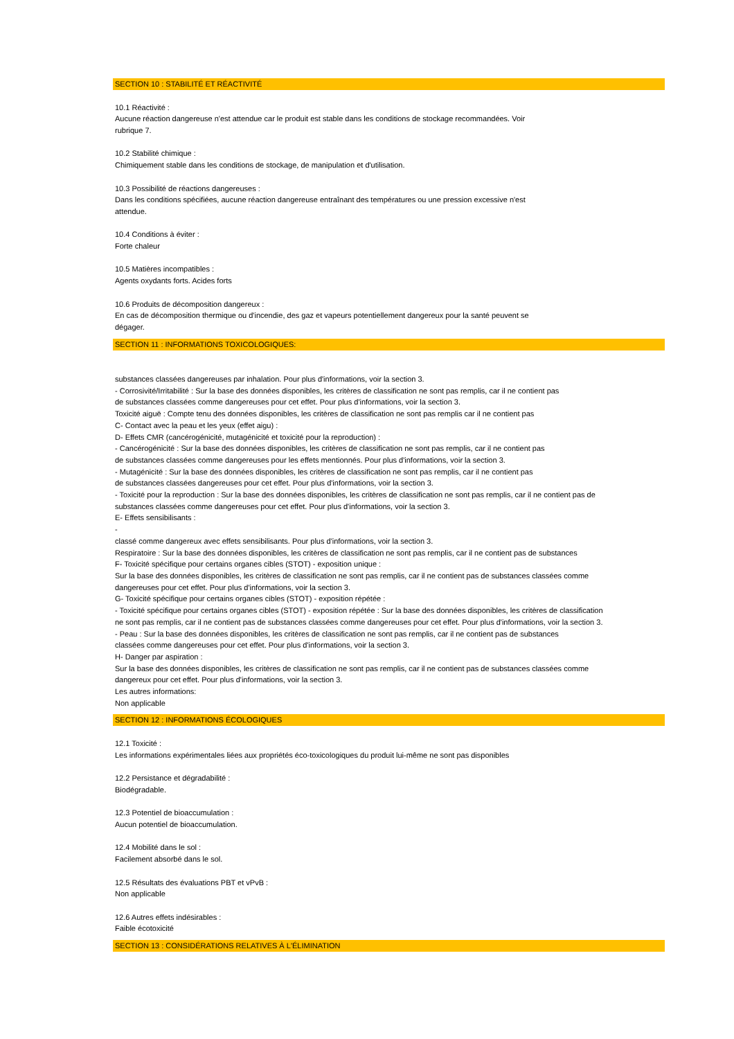SECTION 10 : STABILITÉ ET RÉACTIVITÉ
10.1 Réactivité :
Aucune réaction dangereuse n'est attendue car le produit est stable dans les conditions de stockage recommandées. Voir
rubrique 7.
10.2 Stabilité chimique :
Chimiquement stable dans les conditions de stockage, de manipulation et d'utilisation.
10.3 Possibilité de réactions dangereuses :
Dans les conditions spécifiées, aucune réaction dangereuse entraînant des températures ou une pression excessive n'est
attendue.
10.4 Conditions à éviter :
Forte chaleur
10.5 Matières incompatibles :
Agents oxydants forts. Acides forts
10.6 Produits de décomposition dangereux :
En cas de décomposition thermique ou d'incendie, des gaz et vapeurs potentiellement dangereux pour la santé peuvent se
dégager.
SECTION 11 : INFORMATIONS TOXICOLOGIQUES:
substances classées dangereuses par inhalation. Pour plus d'informations, voir la section 3.
- Corrosivité/Irritabilité : Sur la base des données disponibles, les critères de classification ne sont pas remplis, car il ne contient pas
de substances classées comme dangereuses pour cet effet. Pour plus d'informations, voir la section 3.
Toxicité aiguë : Compte tenu des données disponibles, les critères de classification ne sont pas remplis car il ne contient pas
C- Contact avec la peau et les yeux (effet aigu) :
D- Effets CMR (cancérogénicité, mutagénicité et toxicité pour la reproduction) :
- Cancérogénicité : Sur la base des données disponibles, les critères de classification ne sont pas remplis, car il ne contient pas
de substances classées comme dangereuses pour les effets mentionnés. Pour plus d'informations, voir la section 3.
- Mutagénicité : Sur la base des données disponibles, les critères de classification ne sont pas remplis, car il ne contient pas
de substances classées dangereuses pour cet effet. Pour plus d'informations, voir la section 3.
- Toxicité pour la reproduction : Sur la base des données disponibles, les critères de classification ne sont pas remplis, car il ne contient pas de
substances classées comme dangereuses pour cet effet. Pour plus d'informations, voir la section 3.
E- Effets sensibilisants :
-
classé comme dangereux avec effets sensibilisants. Pour plus d'informations, voir la section 3.
Respiratoire : Sur la base des données disponibles, les critères de classification ne sont pas remplis, car il ne contient pas de substances
F- Toxicité spécifique pour certains organes cibles (STOT) - exposition unique :
Sur la base des données disponibles, les critères de classification ne sont pas remplis, car il ne contient pas de substances classées comme
dangereuses pour cet effet. Pour plus d'informations, voir la section 3.
G- Toxicité spécifique pour certains organes cibles (STOT) - exposition répétée :
- Toxicité spécifique pour certains organes cibles (STOT) - exposition répétée : Sur la base des données disponibles, les critères de classification
ne sont pas remplis, car il ne contient pas de substances classées comme dangereuses pour cet effet. Pour plus d'informations, voir la section 3.
- Peau : Sur la base des données disponibles, les critères de classification ne sont pas remplis, car il ne contient pas de substances
classées comme dangereuses pour cet effet. Pour plus d'informations, voir la section 3.
H- Danger par aspiration :
Sur la base des données disponibles, les critères de classification ne sont pas remplis, car il ne contient pas de substances classées comme
dangereux pour cet effet. Pour plus d'informations, voir la section 3.
Les autres informations:
Non applicable
SECTION 12 : INFORMATIONS ÉCOLOGIQUES
12.1 Toxicité :
Les informations expérimentales liées aux propriétés éco-toxicologiques du produit lui-même ne sont pas disponibles
12.2 Persistance et dégradabilité :
Biodégradable.
12.3 Potentiel de bioaccumulation :
Aucun potentiel de bioaccumulation.
12.4 Mobilité dans le sol :
Facilement absorbé dans le sol.
12.5 Résultats des évaluations PBT et vPvB :
Non applicable
12.6 Autres effets indésirables :
Faible écotoxicité
SECTION 13 : CONSIDÉRATIONS RELATIVES À L'ÉLIMINATION